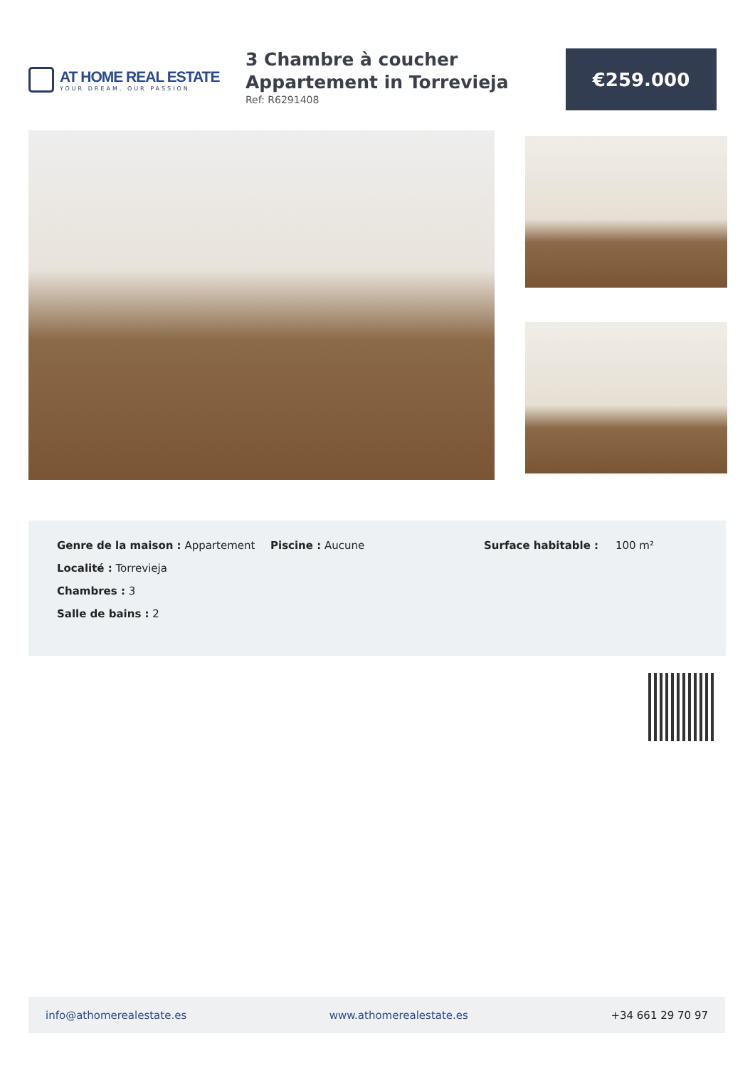AT HOME REAL ESTATE
YOUR DREAM, OUR PASSION
3 Chambre à coucher Appartement in Torrevieja
Ref: R6291408
€259.000
Genre de la maison : Appartement
Localité : Torrevieja
Chambres : 3
Salle de bains : 2
Piscine : Aucune Surface habitable : 100 m²
info@athomerealestate.es www.athomerealestate.es +34 661 29 70 97